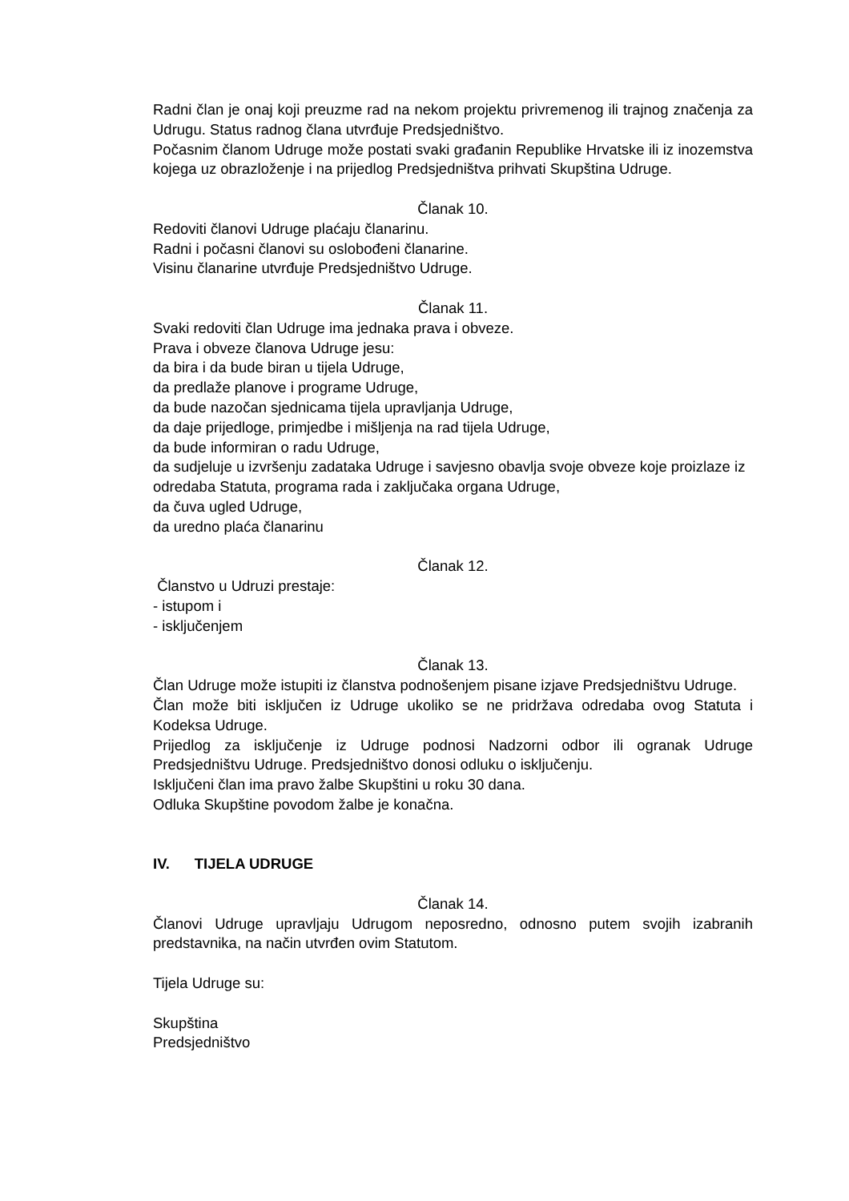Radni član je onaj koji preuzme rad na nekom projektu privremenog ili trajnog značenja za Udrugu. Status radnog člana utvrđuje Predsjedništvo.
Počasnim članom Udruge može postati svaki građanin Republike Hrvatske ili iz inozemstva kojega uz obrazloženje i na prijedlog Predsjedništva prihvati Skupština Udruge.
Članak 10.
Redoviti članovi Udruge plaćaju članarinu.
Radni i počasni članovi su oslobođeni članarine.
Visinu članarine utvrđuje Predsjedništvo Udruge.
Članak 11.
Svaki redoviti član Udruge ima jednaka prava i obveze.
Prava i obveze članova Udruge jesu:
da bira i da bude biran u tijela Udruge,
da predlaže planove i programe Udruge,
da bude nazočan sjednicama tijela upravljanja Udruge,
da daje prijedloge, primjedbe i mišljenja na rad tijela Udruge,
da bude informiran o radu Udruge,
da sudjeluje u izvršenju zadataka Udruge i savjesno obavlja svoje obveze koje proizlaze iz odredaba Statuta, programa rada i zaključaka organa Udruge,
da čuva ugled Udruge,
da uredno plaća članarinu
Članak 12.
Članstvo u Udruzi prestaje:
- istupom i
- isključenjem
Članak 13.
Član Udruge može istupiti iz članstva podnošenjem pisane izjave Predsjedništvu Udruge.
Član može biti isključen iz Udruge ukoliko se ne pridržava odredaba ovog Statuta i Kodeksa Udruge.
Prijedlog za isključenje iz Udruge podnosi Nadzorni odbor ili ogranak Udruge Predsjedništvu Udruge. Predsjedništvo donosi odluku o isključenju.
Isključeni član ima pravo žalbe Skupštini u roku 30 dana.
Odluka Skupštine povodom žalbe je konačna.
IV. TIJELA UDRUGE
Članak 14.
Članovi Udruge upravljaju Udrugom neposredno, odnosno putem svojih izabranih predstavnika, na način utvrđen ovim Statutom.
Tijela Udruge su:
Skupština
Predsjedništvo